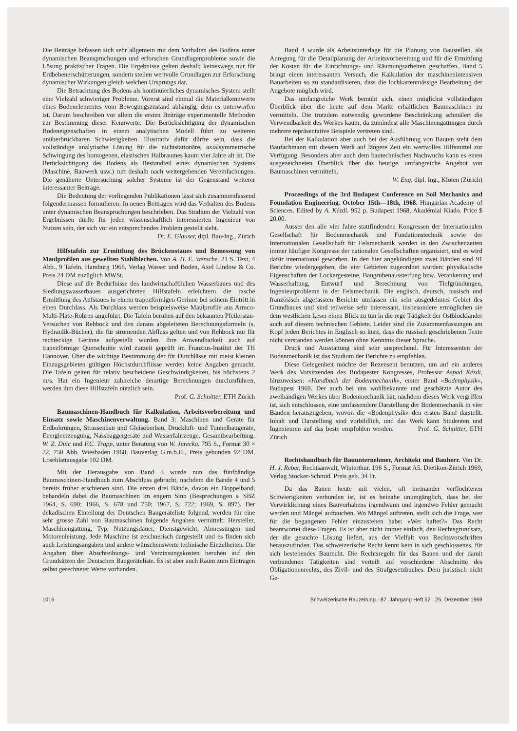Die Beiträge befassen sich sehr allgemein mit dem Verhalten des Bodens unter dynamischen Beanspruchungen und erforschen Grundlagenprobleme sowie die Lösung praktischer Fragen. Die Ergebnisse gelten deshalb keineswegs nur für Erdbebenerschütterungen, sondern stellen wertvolle Grundlagen zur Erforschung dynamischer Wirkungen gleich welchen Ursprungs dar.
Die Betrachtung des Bodens als kontinuierliches dynamisches System stellt eine Vielzahl schwieriger Probleme. Vorerst sind einmal die Materialkennwerte eines Bodenelementes vom Bewegungszustand abhängig, dem es unterworfen ist. Darum beschreiben vor allem die ersten Beiträge experimentelle Methoden zur Bestimmung dieser Kennwerte. Die Berücksichtigung der dynamischen Bodeneigenschaften in einem analytischen Modell führt zu weiteren unüberbrückbaren Schwierigkeiten. Illustrativ dafür dürfte sein, dass die vollständige analytische Lösung für die nichtstationäre, axialsymmetrische Schwingung des homogenen, elastischen Halbraumes kaum vier Jahre alt ist. Die Berücksichtigung des Bodens als Bestandteil eines dynamischen Systems (Maschine, Bauwerk usw.) ruft deshalb nach weitergehenden Vereinfachungen. Die genäherte Untersuchung solcher Systeme ist der Gegenstand weiterer interessanter Beiträge.
Die Bedeutung der vorliegenden Publikationen lässt sich zusammenfassend folgendermassen formulieren: In neuen Beiträgen wird das Verhalten des Bodens unter dynamischen Beanspruchungen beschrieben. Das Studium der Vielzahl von Ergebnissen dürfte für jeden wissenschaftlich interessierten Ingenieur von Nutzen sein, der sich vor ein entsprechendes Problem gestellt sieht.
Dr. E. Glauser, dipl. Bau-Ing., Zürich
Hilfstafeln zur Ermittlung des Brückenstaues und Bemessung von Maulprofilen aus gewellten Stahlblechen. Von A. H. E. Wersche. 21 S. Text, 4 Abb., 9 Tafeln. Hamburg 1968, Verlag Wasser und Boden, Axel Lindow & Co. Preis 24 DM zuzüglich MWSt.
Diese auf die Bedürfnisse des landwirtschaftlichen Wasserbaues und des Siedlungswasserbaues ausgerichteten Hilfstafeln erleichtern die rasche Ermittlung des Aufstaues in einem trapezförmigen Gerinne bei seinem Eintritt in einen Durchlass. Als Durchlass werden beispielsweise Maulprofile aus Armco-Multi-Plate-Rohren angeführt. Die Tafeln beruhen auf den bekannten Pfeilerstau-Versuchen von Rehbock und den daraus abgeleiteten Berechnungsformeln (s. Hydraulik-Bücher), die für strömenden Abfluss gelten und von Rehbock nur für rechteckige Gerinne aufgestellt wurden. Ihre Anwendbarkeit auch auf trapezförmige Querschnitte wird zurzeit geprüft im Franzius-Institut der TH Hannover. Über die wichtige Bestimmung der für Durchlässe mit meist kleinen Einzugsgebieten gültigen Höchstdurchflüsse werden keine Angaben gemacht. Die Tafeln gelten für relativ bescheidene Geschwindigkeiten, bis höchstens 2 m/s. Hat ein Ingenieur zahlreiche derartige Berechnungen durchzuführen, werden ihm diese Hilfstafeln nützlich sein.
Prof. G. Schnitter, ETH Zürich
Baumaschinen-Handbuch für Kalkulation, Arbeitsvorbereitung und Einsatz sowie Maschinenverwaltung. Band 3: Maschinen und Geräte für Erdbohrungen, Strassenbau und Gleisoberbau, Druckluft- und Tunnelbaugeräte, Energieerzeugung, Nassbaggergeräte und Wasserfahrzeuge. Gesamtbearbeitung: W. Z. Duic und F.C. Trapp, unter Beratung von W. Jurecka. 795 S., Format 30 × 22, 750 Abb. Wiesbaden 1968, Bauverlag G.m.b.H., Preis gebunden 92 DM, Loseblattausgabe 102 DM.
Mit der Herausgabe von Band 3 wurde nun das fünfbändige Baumaschinen-Handbuch zum Abschluss gebracht, nachdem die Bände 4 und 5 bereits früher erschienen sind. Die ersten drei Bände, davon ein Doppelband, behandeln dabei die Baumaschinen im engern Sinn (Besprechungen s. SBZ 1964, S. 690; 1966, S. 678 und 750; 1967, S. 722; 1969, S. 897). Der dekadischen Einteilung der Deutschen Baugeräteliste folgend, werden für eine sehr grosse Zahl von Baumaschinen folgende Angaben vermittelt: Hersteller, Maschinengattung, Typ, Nutzungsdauer, Dienstgewicht, Abmessungen und Motorenleistung. Jede Maschine ist zeichnerisch dargestellt und es finden sich auch Leistungsangaben und andere wünschenswerte technische Einzelheiten. Die Angaben über Abschreibungs- und Verzinsungskosten beruhen auf den Grundsätzen der Deutschen Baugeräteliste. Es ist aber auch Raum zum Eintragen selbst gerechneter Werte vorhanden.
Band 4 wurde als Arbeitsunterlage für die Planung von Baustellen, als Anregung für die Detailplanung der Arbeitsvorbereitung und für die Ermittlung der Kosten für die Einrichtungs- und Räumungsarbeiten geschaffen. Band 5 bringt einen interessanten Versuch, die Kalkulation der maschinenintensiven Bauarbeiten so zu standardisieren, dass die lochkartenmässige Bearbeitung der Angebote möglich wird.
Das umfangreiche Werk bemüht sich, einen möglichst vollständigen Überblick über die heute auf dem Markt erhältlichen Baumaschinen zu vermitteln. Die trotzdem notwendig gewordene Beschränkung schmälert die Verwendbarkeit des Werkes kaum, da zumindest alle Maschinengattungen durch mehrere repräsentative Beispiele vertreten sind.
Bei der Kalkulation aber auch bei der Ausführung von Bauten steht dem Baufachmann mit diesem Werk auf längere Zeit ein wertvolles Hilfsmittel zur Verfügung. Besonders aber auch dem bautechnischen Nachwuchs kann es einen ausgezeichneten Überblick über das heutige, umfangreiche Angebot von Baumaschinen vermitteln.
W. Eng, dipl. Ing., Kloten (Zürich)
Proceedings of the 3rd Budapest Conference on Soil Mechanics and Foundation Engineering. October 15th—18th, 1968. Hungarian Academy of Sciences. Edited by A. Kézdi. 952 p. Budapest 1968, Akadémiai Kiado. Price $ 20.00.
Ausser den alle vier Jahre stattfindenden Kongressen der Internationalen Gesellschaft für Bodenmechanik und Fundationstechnik sowie der Internationalen Gesellschaft für Felsmechanik werden in den Zwischenzeiten immer häufiger Kongresse der nationalen Gesellschaften organisiert, und es wird dafür international geworben. In den hier angekündigten zwei Bänden sind 91 Berichte wiedergegeben, die vier Gebieten zugeordnet wurden: physikalische Eigenschaften der Lockergesteine, Baugrubenaussteifung bzw. Verankerung und Wasserhaltung, Entwurf und Berechnung von Tiefgründungen, Ingenieurprobleme in der Felsmechanik. Die englisch, deutsch, russisch und französisch abgefassten Berichte umfassen ein sehr ausgedehntes Gebiet des Grundbaues und sind teilweise sehr interessant, insbesondere ermöglichen sie dem westlichen Leser einen Blick zu tun in die rege Tätigkeit der Ostblockländer auch auf diesem technischen Gebiete. Leider sind die Zusammenfassungen am Kopf jeden Berichtes in Englisch so kurz, dass die russisch geschriebenen Texte nicht verstanden werden können ohne Kenntnis dieser Sprache.
Druck und Ausstattung sind sehr ansprechend. Für Interessenten der Bodenmechanik ist das Studium der Berichte zu empfehlen.
Diese Gelegenheit möchte der Rezensent benutzen, um auf ein anderes Werk des Vorsitzenden des Budapester Kongresses, Professor Aspad Kézdi, hinzuweisen: «Handbuch der Bodenmechanik», erster Band «Bodenphysik», Budapest 1969. Der auch bei uns wohlbekannte und geschätzte Autor des zweibändigen Werkes über Bodenmechanik hat, nachdem dieses Werk vergriffen ist, sich entschlossen, eine umfassendere Darstellung der Bodenmechanik in vier Bänden herauszugeben, wovon die «Bodenphysik» den ersten Band darstellt. Inhalt und Darstellung sind vorbildlich, und das Werk kann Studenten und Ingenieuren auf das beste empfohlen werden. Prof. G. Schnitter, ETH Zürich
Rechtshandbuch für Bauunternehmer, Architekt und Bauherr. Von Dr. H. J. Reber, Rechtsanwalt, Winterthur. 196 S., Format A5. Dietikon-Zürich 1969, Verlag Stocker-Schmid. Preis geb. 34 Fr.
Da das Bauen heute mit vielen, oft ineinander verflochtenen Schwierigkeiten verbunden ist, ist es beinahe unumgänglich, dass bei der Verwirklichung eines Bauvorhabens irgendwann und irgendwo Fehler gemacht werden und Mängel auftauchen. Wo Mängel auftreten, stellt sich die Frage, wer für die begangenen Fehler einzustehen habe: «Wer haftet?» Das Recht beantwortet diese Fragen. Es ist aber nicht immer einfach, den Rechtsgrundsatz, der die gesuchte Lösung liefert, aus der Vielfalt von Rechtsvorschriften herauszufinden. Das schweizerische Recht kennt kein in sich geschlossenes, für sich bestehendes Baurecht. Die Rechtsregeln für das Bauen und der damit verbundenen Tätigkeiten sind verteilt auf verschiedene Abschnitte des Obligationenrechts, des Zivil- und des Strafgesetzbuches. Dem juristisch nicht Ge-
1016 Schweizerische Bauzeitung · 87. Jahrgang Heft 52 · 25. Dezember 1969